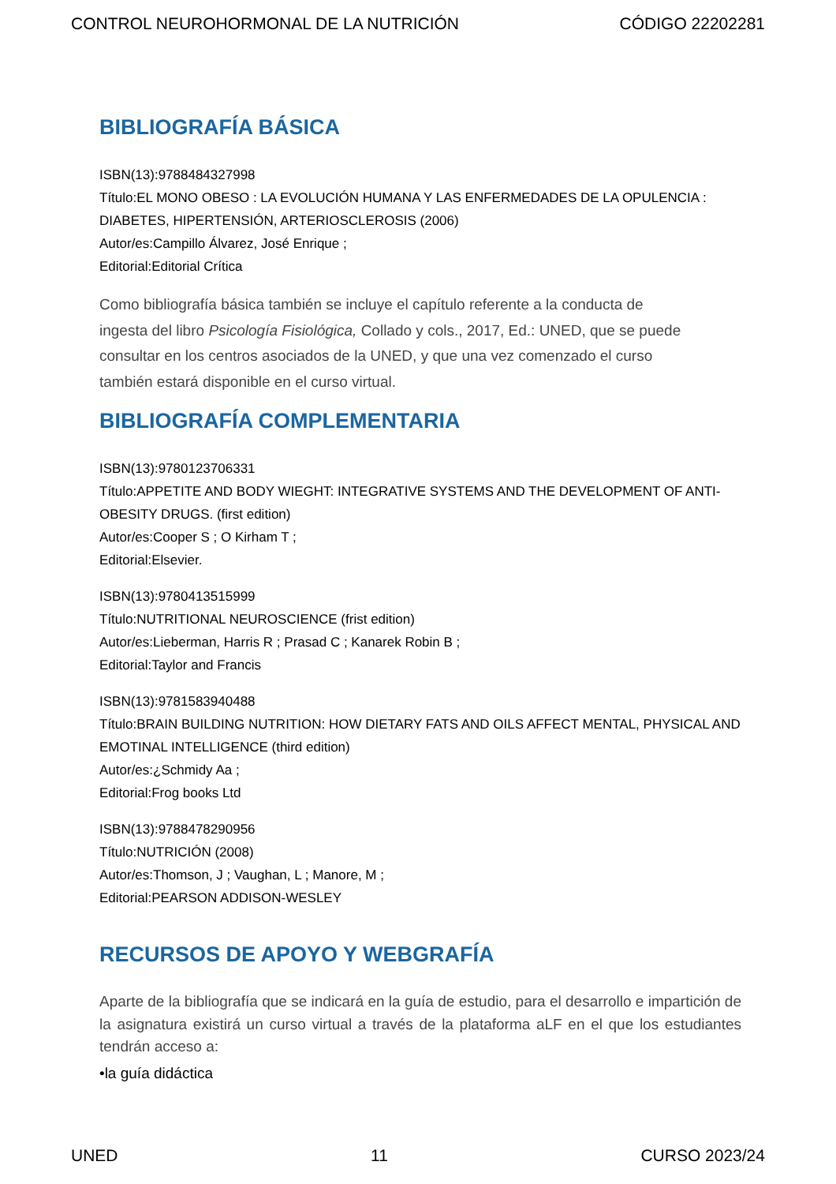CONTROL NEUROHORMONAL DE LA NUTRICIÓN CÓDIGO 22202281
BIBLIOGRAFÍA BÁSICA
ISBN(13):9788484327998
Título:EL MONO OBESO : LA EVOLUCIÓN HUMANA Y LAS ENFERMEDADES DE LA OPULENCIA : DIABETES, HIPERTENSIÓN, ARTERIOSCLEROSIS (2006)
Autor/es:Campillo Álvarez, José Enrique ;
Editorial:Editorial Crítica
Como bibliografía básica también se incluye el capítulo referente a la conducta de ingesta del libro Psicología Fisiológica, Collado y cols., 2017, Ed.: UNED, que se puede consultar en los centros asociados de la UNED, y que una vez comenzado el curso también estará disponible en el curso virtual.
BIBLIOGRAFÍA COMPLEMENTARIA
ISBN(13):9780123706331
Título:APPETITE AND BODY WIEGHT: INTEGRATIVE SYSTEMS AND THE DEVELOPMENT OF ANTI-OBESITY DRUGS. (first edition)
Autor/es:Cooper S ; O Kirham T ;
Editorial:Elsevier.
ISBN(13):9780413515999
Título:NUTRITIONAL NEUROSCIENCE (frist edition)
Autor/es:Lieberman, Harris R ; Prasad C ; Kanarek Robin B ;
Editorial:Taylor and Francis
ISBN(13):9781583940488
Título:BRAIN BUILDING NUTRITION: HOW DIETARY FATS AND OILS AFFECT MENTAL, PHYSICAL AND EMOTINAL INTELLIGENCE (third edition)
Autor/es:¿Schmidy Aa ;
Editorial:Frog books Ltd
ISBN(13):9788478290956
Título:NUTRICIÓN (2008)
Autor/es:Thomson, J ; Vaughan, L ; Manore, M ;
Editorial:PEARSON ADDISON-WESLEY
RECURSOS DE APOYO Y WEBGRAFÍA
Aparte de la bibliografía que se indicará en la guía de estudio, para el desarrollo e impartición de la asignatura existirá un curso virtual a través de la plataforma aLF en el que los estudiantes tendrán acceso a:
•la guía didáctica
UNED 11 CURSO 2023/24